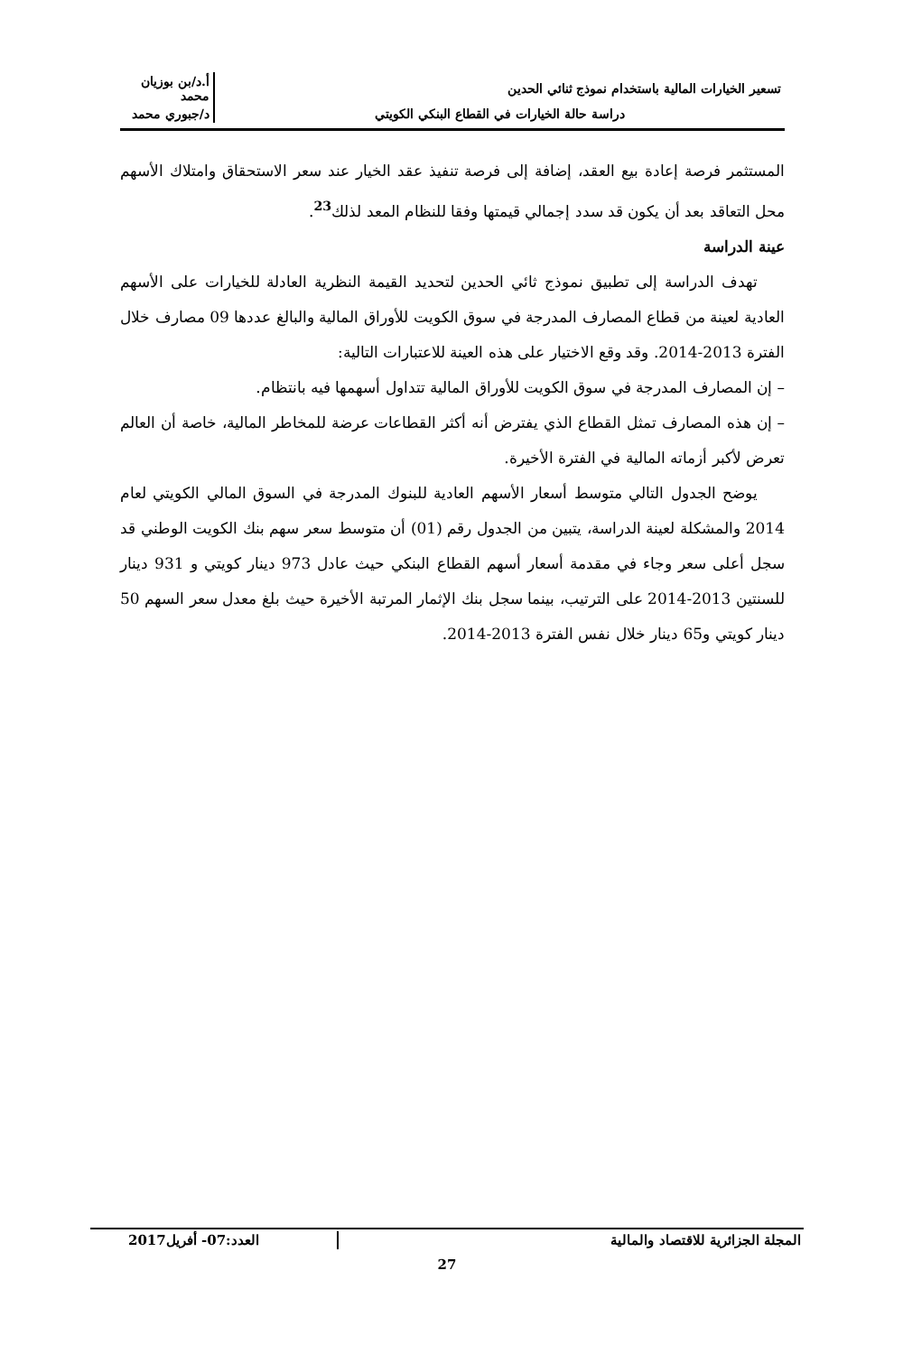| تسعير الخيارات المالية باستخدام نموذج ثنائي الحدين | أ.د/بن بوزيان محمد |
| دراسة حالة الخيارات في القطاع البنكي الكويتي | د/جبوري محمد |
المستثمر فرصة إعادة بيع العقد، إضافة إلى فرصة تنفيذ عقد الخيار عند سعر الاستحقاق وامتلاك الأسهم محل التعاقد بعد أن يكون قد سدد إجمالي قيمتها وفقا للنظام المعد لذلك<sup>23</sup>.
عينة الدراسة
تهدف الدراسة إلى تطبيق نموذج ثائي الحدين لتحديد القيمة النظرية العادلة للخيارات على الأسهم العادية لعينة من قطاع المصارف المدرجة في سوق الكويت للأوراق المالية والبالغ عددها 09 مصارف خلال الفترة 2013-2014. وقد وقع الاختيار على هذه العينة للاعتبارات التالية:
– إن المصارف المدرجة في سوق الكويت للأوراق المالية تتداول أسهمها فيه بانتظام.
– إن هذه المصارف تمثل القطاع الذي يفترض أنه أكثر القطاعات عرضة للمخاطر المالية، خاصة أن العالم تعرض لأكبر أزماته المالية في الفترة الأخيرة.
يوضح الجدول التالي متوسط أسعار الأسهم العادية للبنوك المدرجة في السوق المالي الكويتي لعام 2014 والمشكلة لعينة الدراسة، يتبين من الجدول رقم (01) أن متوسط سعر سهم بنك الكويت الوطني قد سجل أعلى سعر وجاء في مقدمة أسعار أسهم القطاع البنكي حيث عادل 973 دينار كويتي و 931 دينار للسنتين 2013-2014 على الترتيب، بينما سجل بنك الإثمار المرتبة الأخيرة حيث بلغ معدل سعر السهم 50 دينار كويتي و65 دينار خلال نفس الفترة 2013-2014.
| المجلة الجزائرية للاقتصاد والمالية | العدد:07- أفريل2017 |
27